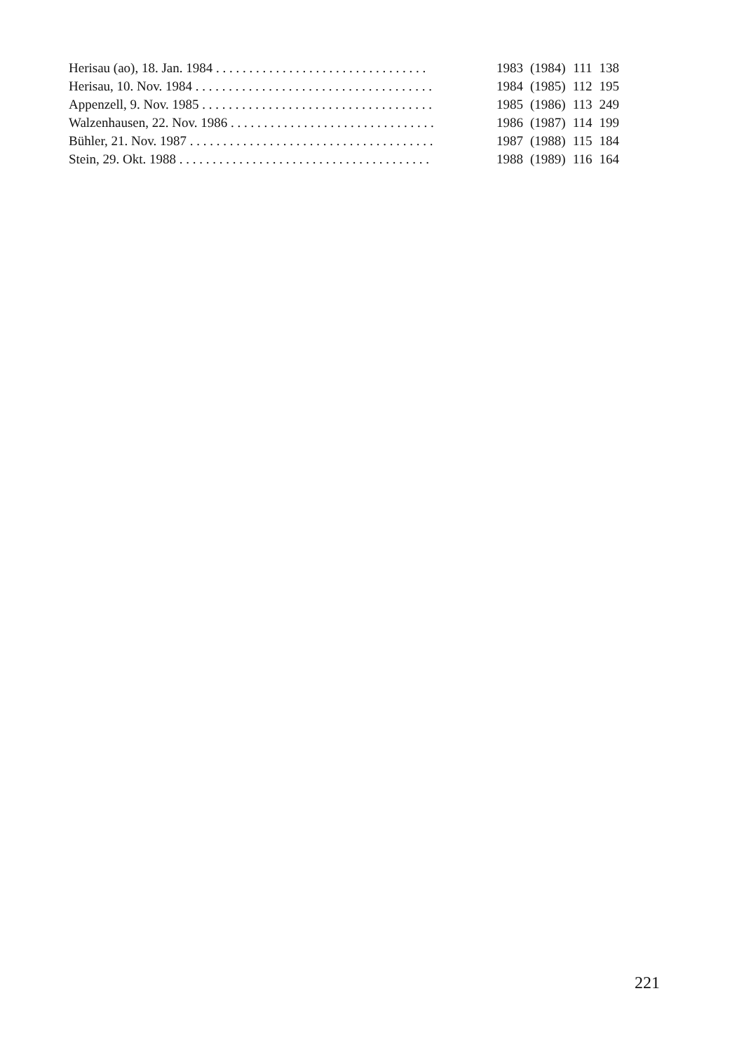| Herisau (ao), 18. Jan. 1984 . . . . . . . . . . . . . . . . . . . . . . . . . . . . . . . . | 1983 | (1984) | 111 | 138 |
| Herisau, 10. Nov. 1984 . . . . . . . . . . . . . . . . . . . . . . . . . . . . . . . . . . . . | 1984 | (1985) | 112 | 195 |
| Appenzell, 9. Nov. 1985 . . . . . . . . . . . . . . . . . . . . . . . . . . . . . . . . . . . | 1985 | (1986) | 113 | 249 |
| Walzenhausen, 22. Nov. 1986 . . . . . . . . . . . . . . . . . . . . . . . . . . . . . . . | 1986 | (1987) | 114 | 199 |
| Bühler, 21. Nov. 1987 . . . . . . . . . . . . . . . . . . . . . . . . . . . . . . . . . . . . . | 1987 | (1988) | 115 | 184 |
| Stein, 29. Okt. 1988 . . . . . . . . . . . . . . . . . . . . . . . . . . . . . . . . . . . . . . | 1988 | (1989) | 116 | 164 |
221